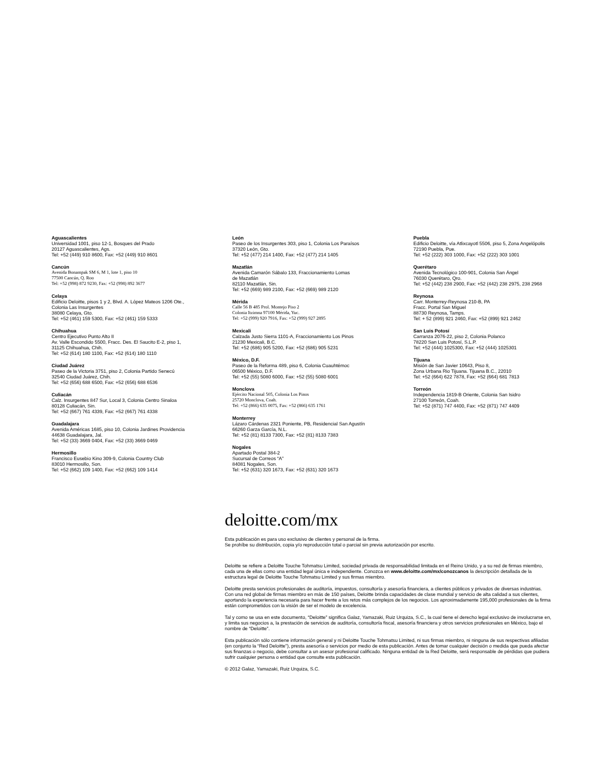Aguascalientes
Universidad 1001, piso 12-1, Bosques del Prado
20127 Aguascalientes, Ags.
Tel: +52 (449) 910 8600, Fax: +52 (449) 910 8601
Cancún
Avenida Bonampak SM 6, M 1, lote 1, piso 10
77500 Cancún, Q. Roo
Tel: +52 (998) 872 9230, Fax: +52 (998) 892 3677
Celaya
Edificio Deloitte, pisos 1 y 2, Blvd. A. López Mateos 1206 Ote.,
Colonia Las Insurgentes
38080 Celaya, Gto.
Tel: +52 (461) 159 5300, Fax: +52 (461) 159 5333
Chihuahua
Centro Ejecutivo Punto Alto II
Av. Valle Escondido 5500, Fracc. Des. El Saucito E-2, piso 1,
31125 Chihuahua, Chih.
Tel: +52 (614) 180 1100, Fax: +52 (614) 180 1110
Ciudad Juárez
Paseo de la Victoria 3751, piso 2, Colonia Partido Senecú
32540 Ciudad Juárez, Chih.
Tel: +52 (656) 688 6500, Fax: +52 (656) 688 6536
Culiacán
Calz. Insurgentes 847 Sur, Local 3, Colonia Centro Sinaloa
80128 Culiacán, Sin.
Tel: +52 (667) 761 4339, Fax: +52 (667) 761 4338
Guadalajara
Avenida Américas 1685, piso 10, Colonia Jardines Providencia
44638 Guadalajara, Jal.
Tel: +52 (33) 3669 0404, Fax: +52 (33) 3669 0469
Hermosillo
Francisco Eusebio Kino 309-9, Colonia Country Club
83010 Hermosillo, Son.
Tel: +52 (662) 109 1400, Fax: +52 (662) 109 1414
León
Paseo de los Insurgentes 303, piso 1, Colonia Los Paraísos
37320 León, Gto.
Tel: +52 (477) 214 1400, Fax: +52 (477) 214 1405
Mazatlán
Avenida Camarón Sábalo 133, Fraccionamiento Lomas
de Mazatlán
82110 Mazatlán, Sin.
Tel: +52 (669) 989 2100, Fax: +52 (669) 989 2120
Mérida
Calle 56 B 485 Prol. Montejo Piso 2
Colonia Itzimna 97100 Mérida, Yuc.
Tel: +52 (999) 920 7916, Fax: +52 (999) 927 2895
Mexicali
Calzada Justo Sierra 1101-A, Fraccionamiento Los Pinos
21230 Mexicali, B.C.
Tel: +52 (686) 905 5200, Fax: +52 (686) 905 5231
México, D.F.
Paseo de la Reforma 489, piso 6, Colonia Cuauhtémoc
06500 México, D.F.
Tel: +52 (55) 5080 6000, Fax: +52 (55) 5080 6001
Monclova
Ejército Nacional 505, Colonia Los Pinos
25720 Monclova, Coah.
Tel: +52 (866) 635 0075, Fax: +52 (866) 635 1761
Monterrey
Lázaro Cárdenas 2321 Poniente, PB, Residencial San Agustín
66260 Garza García, N.L.
Tel: +52 (81) 8133 7300, Fax: +52 (81) 8133 7383
Nogales
Apartado Postal 384-2
Sucursal de Correos “A”
84081 Nogales, Son.
Tel: +52 (631) 320 1673, Fax: +52 (631) 320 1673
Puebla
Edificio Deloitte, vía Atlixcayotl 5506, piso 5, Zona Angelópolis
72190 Puebla, Pue.
Tel: +52 (222) 303 1000, Fax: +52 (222) 303 1001
Querétaro
Avenida Tecnológico 100-901, Colonia San Ángel
76030 Querétaro, Qro.
Tel: +52 (442) 238 2900, Fax: +52 (442) 238 2975, 238 2968
Reynosa
Carr. Monterrey-Reynosa 210-B, PA
Fracc. Portal San Miguel
88730 Reynosa, Tamps.
Tel: + 52 (899) 921 2460, Fax: +52 (899) 921 2462
San Luis Potosí
Carranza 2076-22, piso 2, Colonia Polanco
78220 San Luis Potosí, S.L.P.
Tel: +52 (444) 1025300, Fax: +52 (444) 1025301
Tijuana
Misión de San Javier 10643, Piso 8,
Zona Urbana Rio Tijuana. Tijuana B.C., 22010
Tel: +52 (664) 622 7878, Fax: +52 (664) 681 7813
Torreón
Independencia 1819-B Oriente, Colonia San Isidro
27100 Torreón, Coah.
Tel: +52 (871) 747 4400, Fax: +52 (871) 747 4409
deloitte.com/mx
Esta publicación es para uso exclusivo de clientes y personal de la firma.
Se prohíbe su distribución, copia y/o reproducción total o parcial sin previa autorización por escrito.
Deloitte se refiere a Deloitte Touche Tohmatsu Limited, sociedad privada de responsabilidad limitada en el Reino Unido, y a su red de firmas miembro, cada una de ellas como una entidad legal única e independiente. Conozca en www.deloitte.com/mx/conozcanos la descripción detallada de la estructura legal de Deloitte Touche Tohmatsu Limited y sus firmas miembro.
Deloitte presta servicios profesionales de auditoría, impuestos, consultoría y asesoría financiera, a clientes públicos y privados de diversas industrias. Con una red global de firmas miembro en más de 150 países, Deloitte brinda capacidades de clase mundial y servicio de alta calidad a sus clientes, aportando la experiencia necesaria para hacer frente a los retos más complejos de los negocios. Los aproximadamente 195,000 profesionales de la firma están comprometidos con la visión de ser el modelo de excelencia.
Tal y como se usa en este documento, “Deloitte” significa Galaz, Yamazaki, Ruiz Urquiza, S.C., la cual tiene el derecho legal exclusivo de involucrarse en, y limita sus negocios a, la prestación de servicios de auditoría, consultoría fiscal, asesoría financiera y otros servicios profesionales en México, bajo el nombre de “Deloitte”.
Esta publicación sólo contiene información general y ni Deloitte Touche Tohmatsu Limited, ni sus firmas miembro, ni ninguna de sus respectivas afiliadas (en conjunto la “Red Deloitte”), presta asesoría o servicios por medio de esta publicación. Antes de tomar cualquier decisión o medida que pueda afectar sus finanzas o negocio, debe consultar a un asesor profesional calificado. Ninguna entidad de la Red Deloitte, será responsable de pérdidas que pudiera sufrir cualquier persona o entidad que consulte esta publicación.
© 2012 Galaz, Yamazaki, Ruiz Urquiza, S.C.